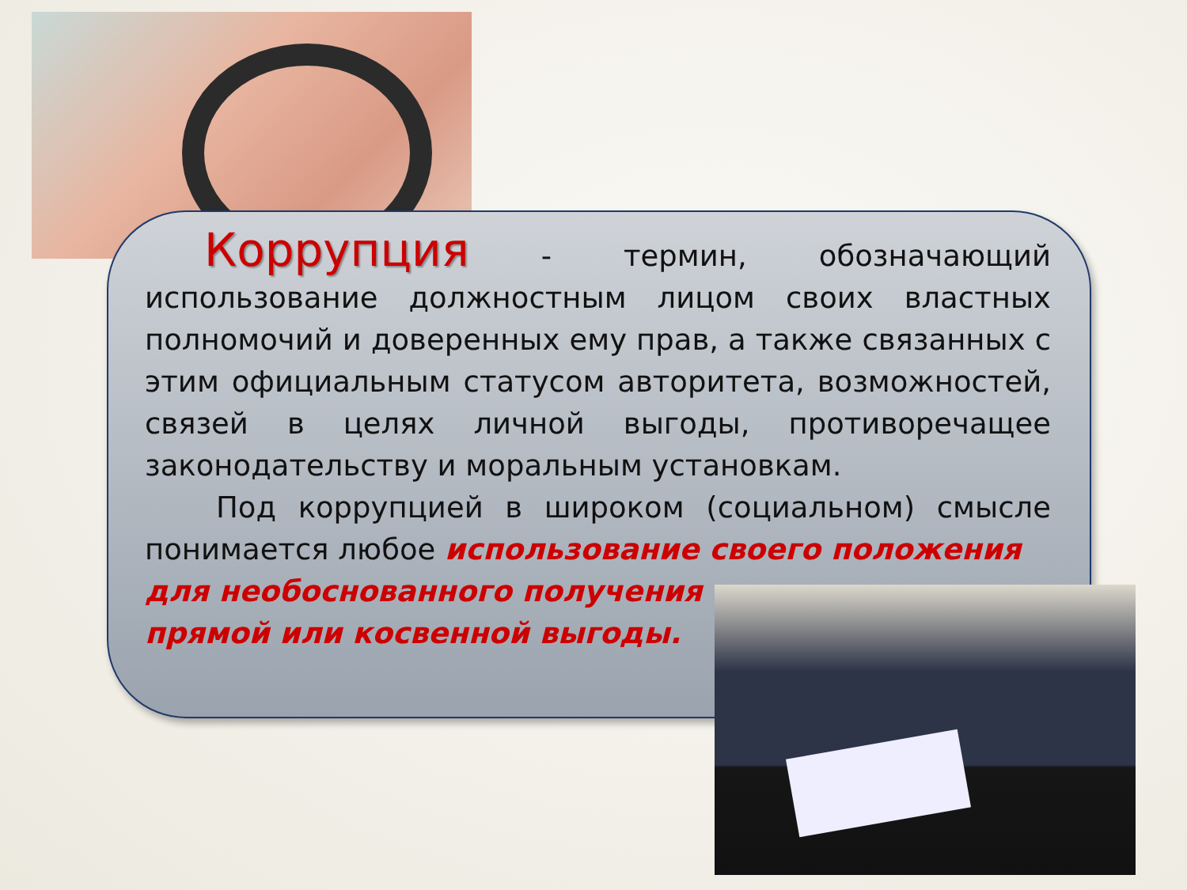Коррупция - термин, обозначающий использование должностным лицом своих властных полномочий и доверенных ему прав, а также связанных с этим официальным статусом авторитета, возможностей, связей в целях личной выгоды, противоречащее законодательству и моральным установкам.
Под коррупцией в широком (социальном) смысле понимается любое использование своего положения
для необоснованного получения
прямой или косвенной выгоды.